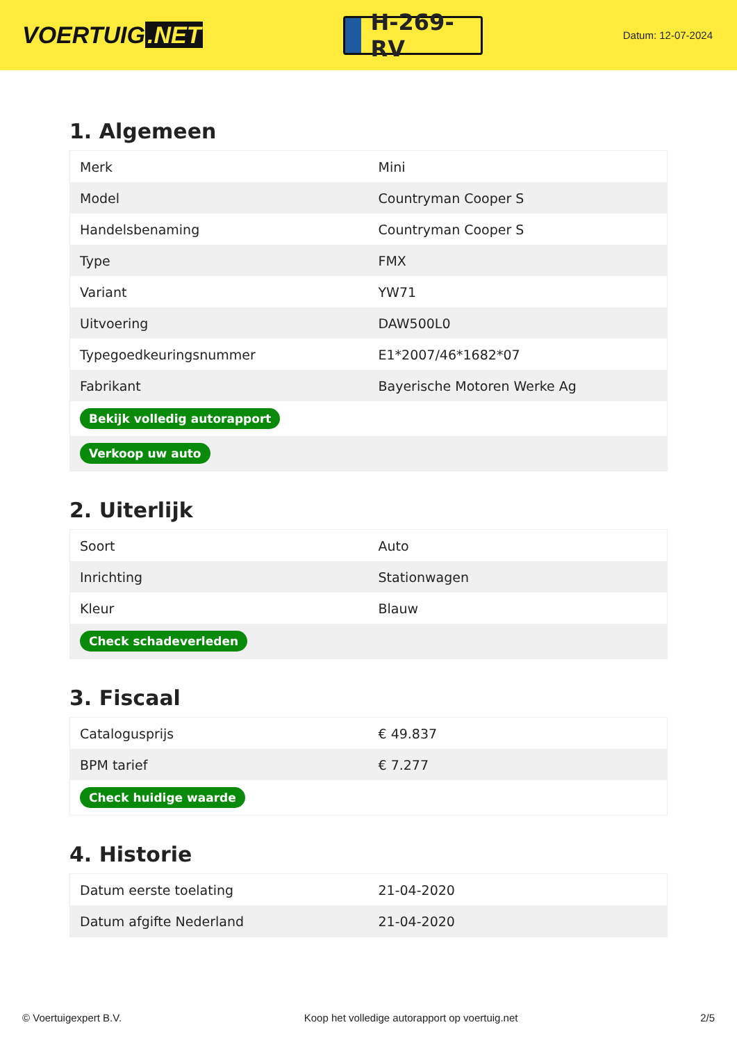VOERTUIG.NET
H-269-RV
Datum: 12-07-2024
1. Algemeen
| Merk | Mini |
| Model | Countryman Cooper S |
| Handelsbenaming | Countryman Cooper S |
| Type | FMX |
| Variant | YW71 |
| Uitvoering | DAW500L0 |
| Typegoedkeuringsnummer | E1*2007/46*1682*07 |
| Fabrikant | Bayerische Motoren Werke Ag |
| Bekijk volledig autorapport | |
| Verkoop uw auto | |
2. Uiterlijk
| Soort | Auto |
| Inrichting | Stationwagen |
| Kleur | Blauw |
| Check schadeverleden | |
3. Fiscaal
| Catalogusprijs | € 49.837 |
| BPM tarief | € 7.277 |
| Check huidige waarde | |
4. Historie
| Datum eerste toelating | 21-04-2020 |
| Datum afgifte Nederland | 21-04-2020 |
© Voertuigexpert B.V. Koop het volledige autorapport op voertuig.net 2/5